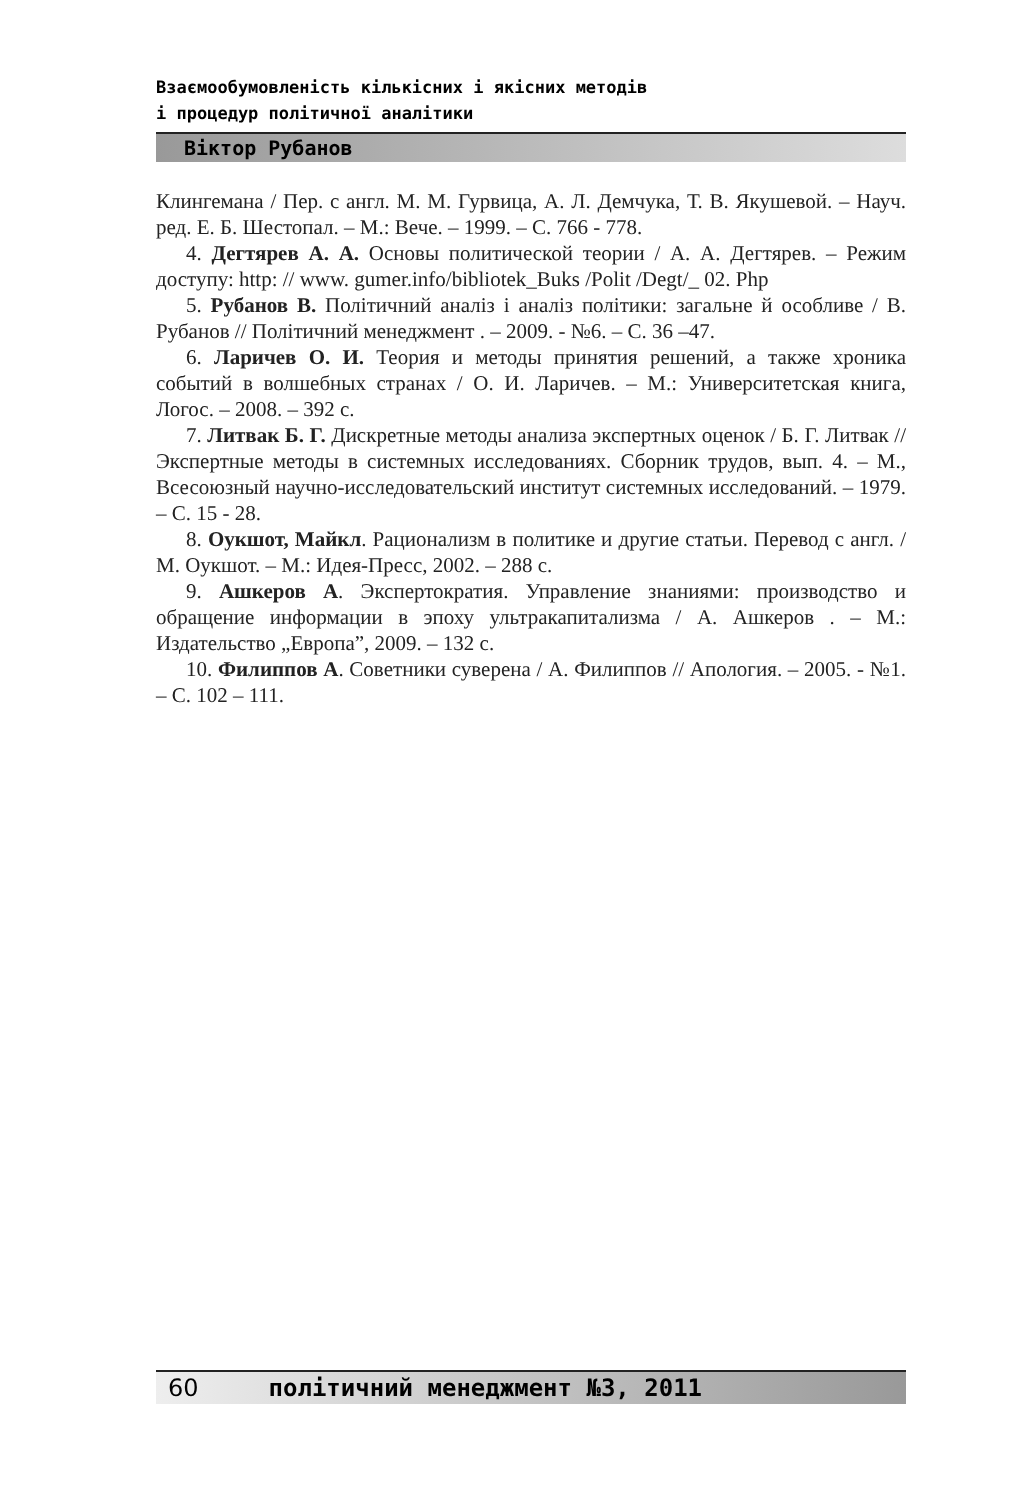Взаємообумовленість кількісних і якісних методів
і процедур політичної аналітики
Віктор Рубанов
Клингемана / Пер. с англ. М. М. Гурвица, А. Л. Демчука, Т. В. Якушевой. – Науч. ред. Е. Б. Шестопал. – М.: Вече. – 1999. – С. 766 - 778.
4. Дегтярев А. А. Основы политической теории / А. А. Дегтярев. – Режим доступу: http: // www. gumer.info/bibliotek_Buks /Polit /Degt/_ 02. Php
5. Рубанов В. Політичний аналіз і аналіз політики: загальне й особливе / В. Рубанов // Політичний менеджмент . – 2009. - №6. – С. 36 –47.
6. Ларичев О. И. Теория и методы принятия решений, а также хроника событий в волшебных странах / О. И. Ларичев. – М.: Университетская книга, Логос. – 2008. – 392 с.
7. Литвак Б. Г. Дискретные методы анализа экспертных оценок / Б. Г. Литвак // Экспертные методы в системных исследованиях. Сборник трудов, вып. 4. – М., Всесоюзный научно-исследовательский институт системных исследований. – 1979. – С. 15 - 28.
8. Оукшот, Майкл. Рационализм в политике и другие статьи. Перевод с англ. / М. Оукшот. – М.: Идея-Пресс, 2002. – 288 с.
9. Ашкеров А. Экспертократия. Управление знаниями: производство и обращение информации в эпоху ультракапитализма / А. Ашкеров . – М.: Издательство „Европа”, 2009. – 132 с.
10. Филиппов А. Советники суверена / А. Филиппов // Апология. – 2005. - №1. – С. 102 – 111.
60 політичний менеджмент №3, 2011